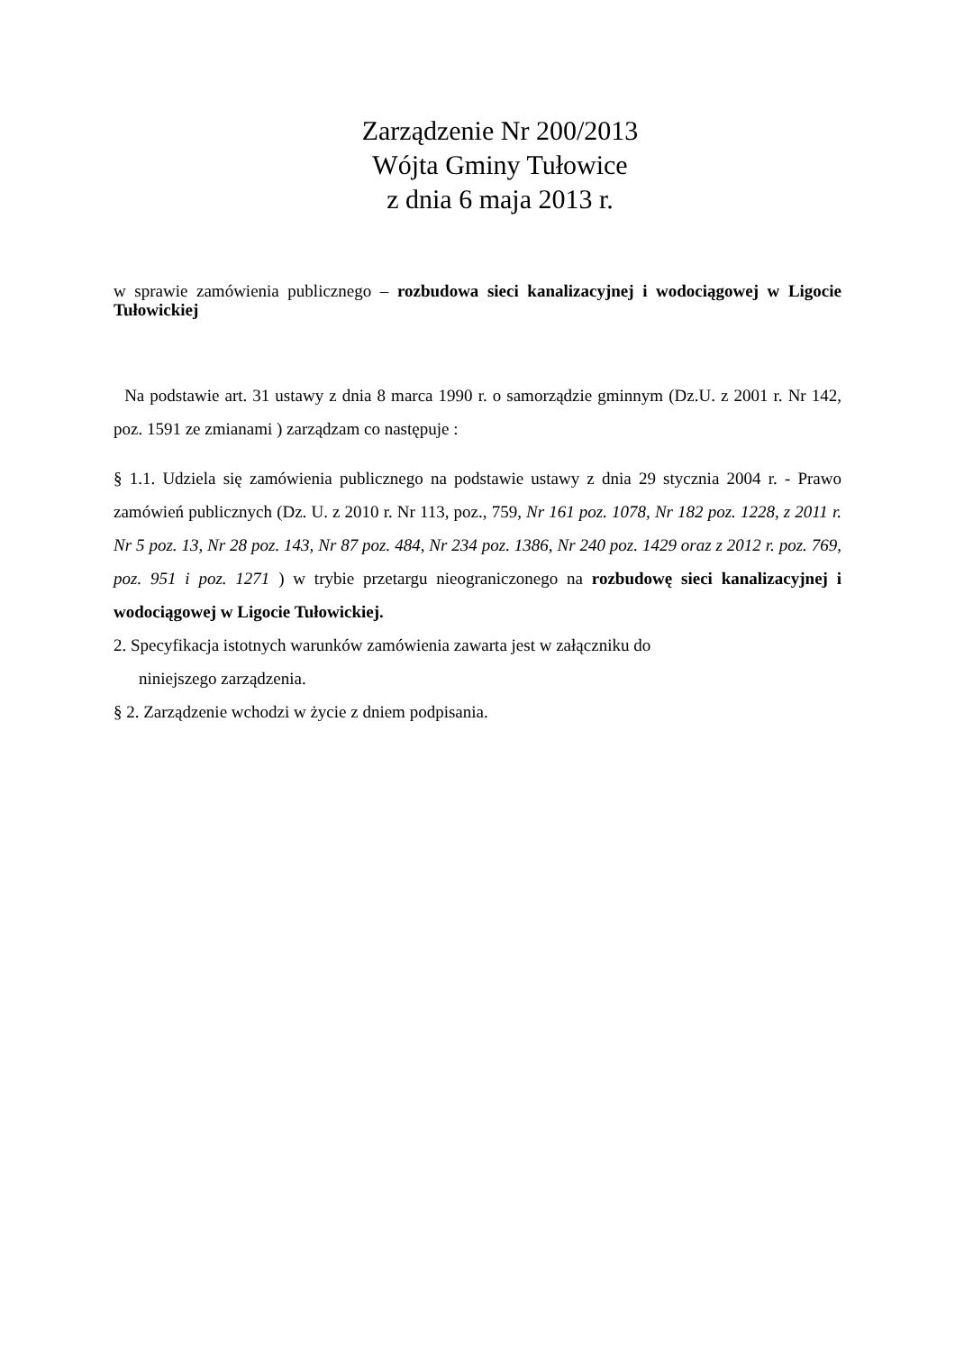Zarządzenie Nr 200/2013
Wójta Gminy Tułowice
z dnia 6 maja 2013 r.
w sprawie zamówienia publicznego – rozbudowa sieci kanalizacyjnej i wodociągowej w Ligocie Tułowickiej
Na podstawie art. 31 ustawy z dnia 8 marca 1990 r. o samorządzie gminnym (Dz.U. z 2001 r. Nr 142, poz. 1591 ze zmianami ) zarządzam co następuje :
§ 1.1. Udziela się zamówienia publicznego na podstawie ustawy z dnia 29 stycznia 2004 r. - Prawo zamówień publicznych (Dz. U. z 2010 r. Nr 113, poz., 759, Nr 161 poz. 1078, Nr 182 poz. 1228, z 2011 r. Nr 5 poz. 13, Nr 28 poz. 143, Nr 87 poz. 484, Nr 234 poz. 1386, Nr 240 poz. 1429 oraz z 2012 r. poz. 769, poz. 951 i poz. 1271 ) w trybie przetargu nieograniczonego na rozbudowę sieci kanalizacyjnej i wodociągowej w Ligocie Tułowickiej.
2. Specyfikacja istotnych warunków zamówienia zawarta jest w załączniku do
niniejszego zarządzenia.
§ 2. Zarządzenie wchodzi w życie z dniem podpisania.